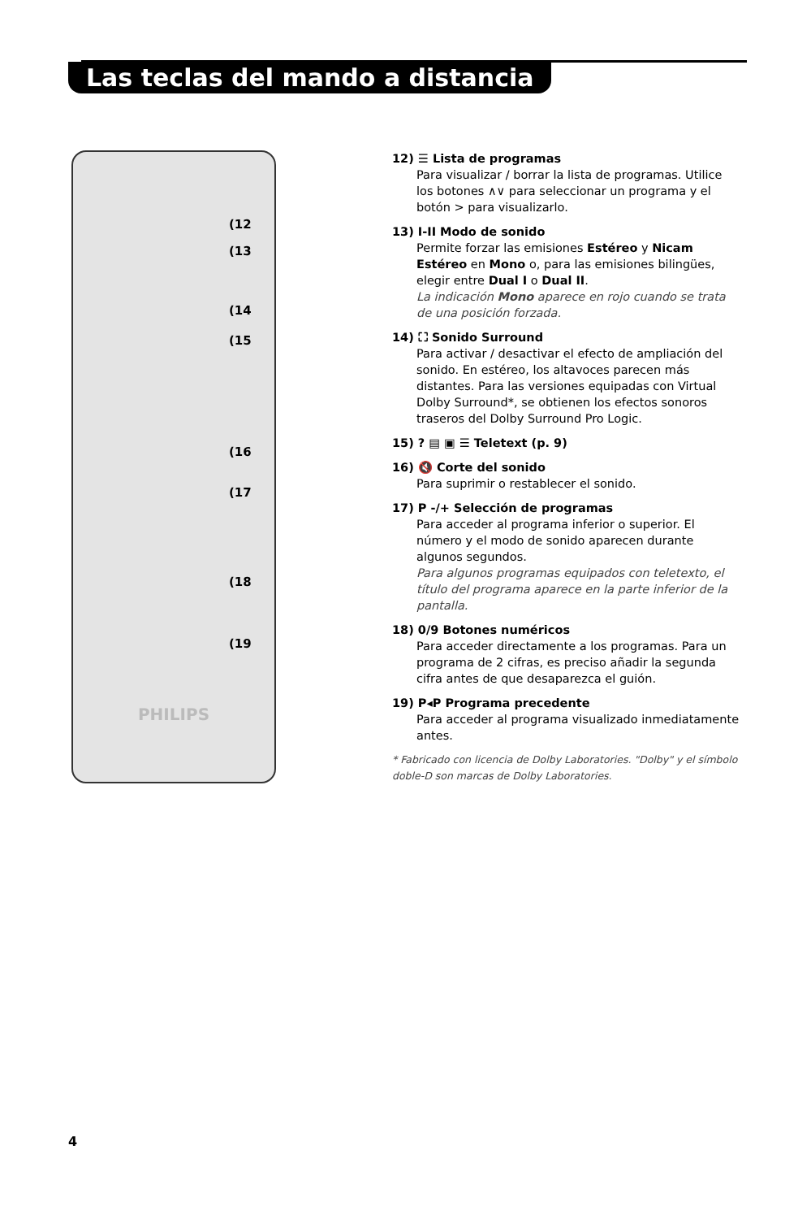Las teclas del mando a distancia
PHILIPS
(12
(13
(14
(15
(16
(17
(18
(19
12) ☰ Lista de programas
Para visualizar / borrar la lista de programas. Utilice los botones ∧∨ para seleccionar un programa y el botón > para visualizarlo.
13) I-II Modo de sonido
Permite forzar las emisiones Estéreo y Nicam Estéreo en Mono o, para las emisiones bilingües, elegir entre Dual I o Dual II.
La indicación Mono aparece en rojo cuando se trata de una posición forzada.
14) ⛶ Sonido Surround
Para activar / desactivar el efecto de ampliación del sonido. En estéreo, los altavoces parecen más distantes. Para las versiones equipadas con Virtual Dolby Surround*, se obtienen los efectos sonoros traseros del Dolby Surround Pro Logic.
15) ? ▤ ▣ ☰ Teletext (p. 9)
16) 🔇 Corte del sonido
Para suprimir o restablecer el sonido.
17) P -/+ Selección de programas
Para acceder al programa inferior o superior. El número y el modo de sonido aparecen durante algunos segundos.
Para algunos programas equipados con teletexto, el título del programa aparece en la parte inferior de la pantalla.
18) 0/9 Botones numéricos
Para acceder directamente a los programas. Para un programa de 2 cifras, es preciso añadir la segunda cifra antes de que desaparezca el guión.
19) P◂P Programa precedente
Para acceder al programa visualizado inmediatamente antes.
* Fabricado con licencia de Dolby Laboratories. "Dolby" y el símbolo doble-D son marcas de Dolby Laboratories.
4